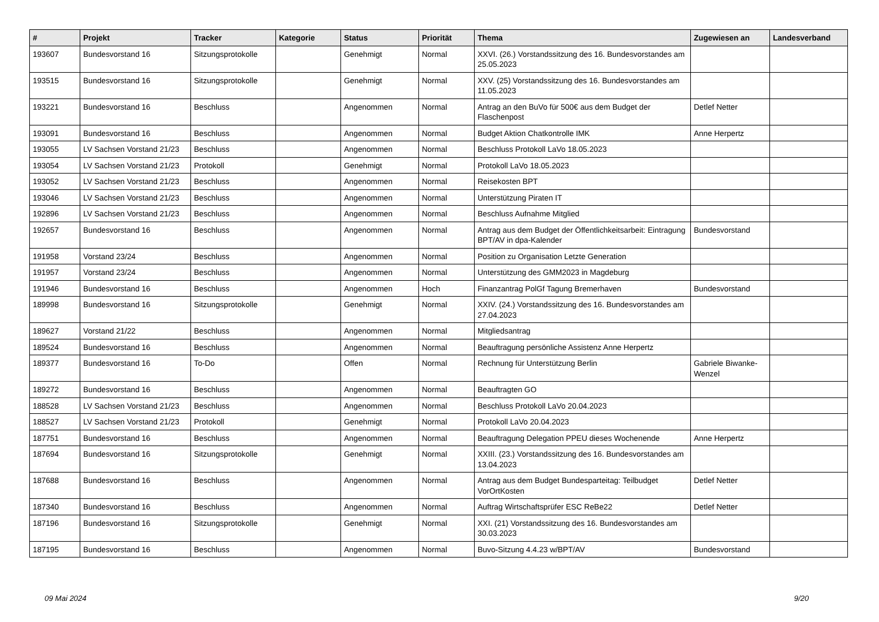| # | Projekt | Tracker | Kategorie | Status | Priorität | Thema | Zugewiesen an | Landesverband |
| --- | --- | --- | --- | --- | --- | --- | --- | --- |
| 193607 | Bundesvorstand 16 | Sitzungsprotokolle | | Genehmigt | Normal | XXVI. (26.) Vorstandssitzung des 16. Bundesvorstandes am 25.05.2023 | | |
| 193515 | Bundesvorstand 16 | Sitzungsprotokolle | | Genehmigt | Normal | XXV. (25) Vorstandssitzung des 16. Bundesvorstandes am 11.05.2023 | | |
| 193221 | Bundesvorstand 16 | Beschluss | | Angenommen | Normal | Antrag an den BuVo für 500€ aus dem Budget der Flaschenpost | Detlef Netter | |
| 193091 | Bundesvorstand 16 | Beschluss | | Angenommen | Normal | Budget Aktion Chatkontrolle IMK | Anne Herpertz | |
| 193055 | LV Sachsen Vorstand 21/23 | Beschluss | | Angenommen | Normal | Beschluss Protokoll LaVo 18.05.2023 | | |
| 193054 | LV Sachsen Vorstand 21/23 | Protokoll | | Genehmigt | Normal | Protokoll LaVo 18.05.2023 | | |
| 193052 | LV Sachsen Vorstand 21/23 | Beschluss | | Angenommen | Normal | Reisekosten BPT | | |
| 193046 | LV Sachsen Vorstand 21/23 | Beschluss | | Angenommen | Normal | Unterstützung Piraten IT | | |
| 192896 | LV Sachsen Vorstand 21/23 | Beschluss | | Angenommen | Normal | Beschluss Aufnahme Mitglied | | |
| 192657 | Bundesvorstand 16 | Beschluss | | Angenommen | Normal | Antrag aus dem Budget der Öffentlichkeitsarbeit: Eintragung BPT/AV in dpa-Kalender | Bundesvorstand | |
| 191958 | Vorstand 23/24 | Beschluss | | Angenommen | Normal | Position zu Organisation Letzte Generation | | |
| 191957 | Vorstand 23/24 | Beschluss | | Angenommen | Normal | Unterstützung des GMM2023 in Magdeburg | | |
| 191946 | Bundesvorstand 16 | Beschluss | | Angenommen | Hoch | Finanzantrag PolGf Tagung Bremerhaven | Bundesvorstand | |
| 189998 | Bundesvorstand 16 | Sitzungsprotokolle | | Genehmigt | Normal | XXIV. (24.) Vorstandssitzung des 16. Bundesvorstandes am 27.04.2023 | | |
| 189627 | Vorstand 21/22 | Beschluss | | Angenommen | Normal | Mitgliedsantrag | | |
| 189524 | Bundesvorstand 16 | Beschluss | | Angenommen | Normal | Beauftragung persönliche Assistenz Anne Herpertz | | |
| 189377 | Bundesvorstand 16 | To-Do | | Offen | Normal | Rechnung für Unterstützung Berlin | Gabriele Biwanke-Wenzel | |
| 189272 | Bundesvorstand 16 | Beschluss | | Angenommen | Normal | Beauftragten GO | | |
| 188528 | LV Sachsen Vorstand 21/23 | Beschluss | | Angenommen | Normal | Beschluss Protokoll LaVo 20.04.2023 | | |
| 188527 | LV Sachsen Vorstand 21/23 | Protokoll | | Genehmigt | Normal | Protokoll LaVo 20.04.2023 | | |
| 187751 | Bundesvorstand 16 | Beschluss | | Angenommen | Normal | Beauftragung Delegation PPEU dieses Wochenende | Anne Herpertz | |
| 187694 | Bundesvorstand 16 | Sitzungsprotokolle | | Genehmigt | Normal | XXIII. (23.) Vorstandssitzung des 16. Bundesvorstandes am 13.04.2023 | | |
| 187688 | Bundesvorstand 16 | Beschluss | | Angenommen | Normal | Antrag aus dem Budget Bundesparteitag: Teilbudget VorOrtKosten | Detlef Netter | |
| 187340 | Bundesvorstand 16 | Beschluss | | Angenommen | Normal | Auftrag Wirtschaftsprüfer ESC ReBe22 | Detlef Netter | |
| 187196 | Bundesvorstand 16 | Sitzungsprotokolle | | Genehmigt | Normal | XXI. (21) Vorstandssitzung des 16. Bundesvorstandes am 30.03.2023 | | |
| 187195 | Bundesvorstand 16 | Beschluss | | Angenommen | Normal | Buvo-Sitzung 4.4.23 w/BPT/AV | Bundesvorstand | |
09 Mai 2024 9/20